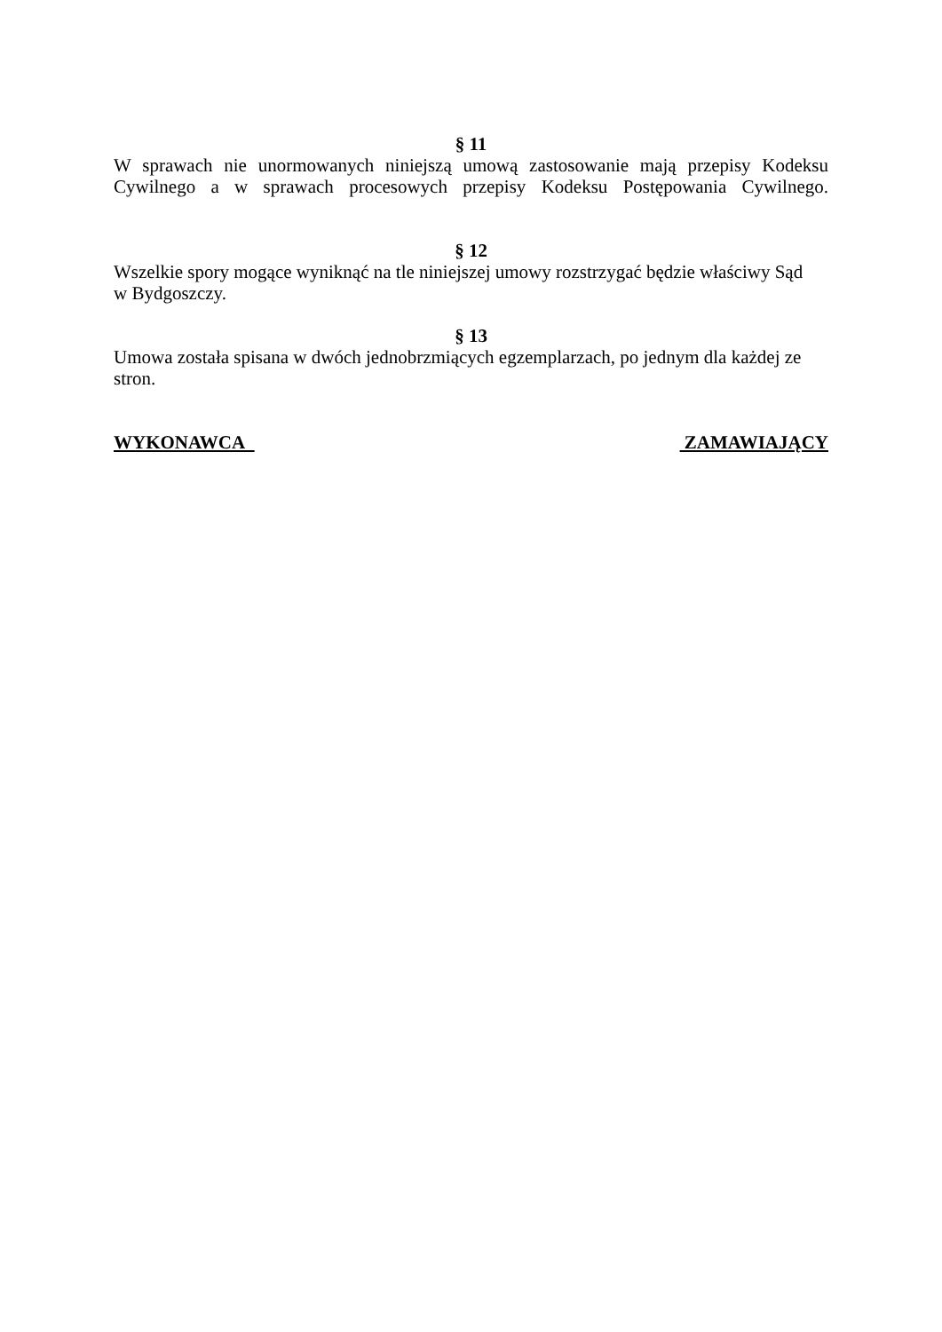§ 11
W sprawach nie unormowanych niniejszą umową zastosowanie mają przepisy Kodeksu Cywilnego a w sprawach procesowych przepisy Kodeksu Postępowania Cywilnego.
§ 12
Wszelkie spory mogące wyniknąć na tle niniejszej umowy rozstrzygać będzie właściwy Sąd
w Bydgoszczy.
§ 13
Umowa została spisana w dwóch jednobrzmiących egzemplarzach, po jednym dla każdej ze
stron.
WYKONAWCA ZAMAWIAJĄCY